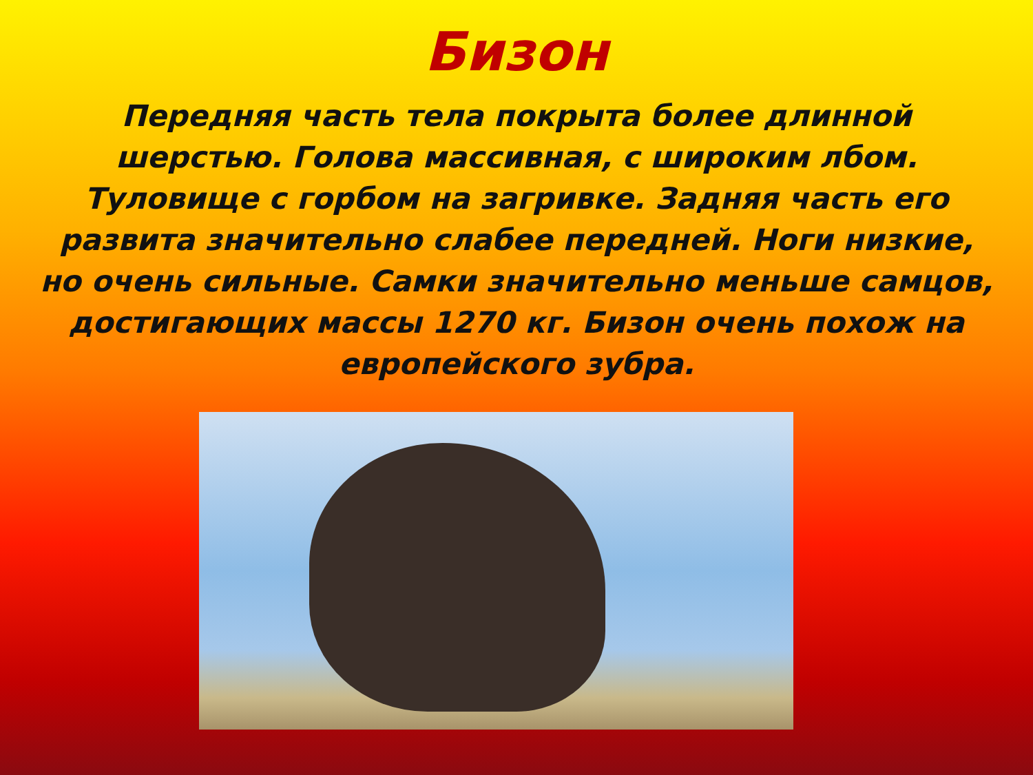Бизон
Передняя часть тела покрыта более длинной шерстью. Голова массивная, с широким лбом. Туловище с горбом на загривке. Задняя часть его развита значительно слабее передней. Ноги низкие, но очень сильные. Самки значительно меньше самцов, достигающих массы 1270 кг. Бизон очень похож на европейского зубра.